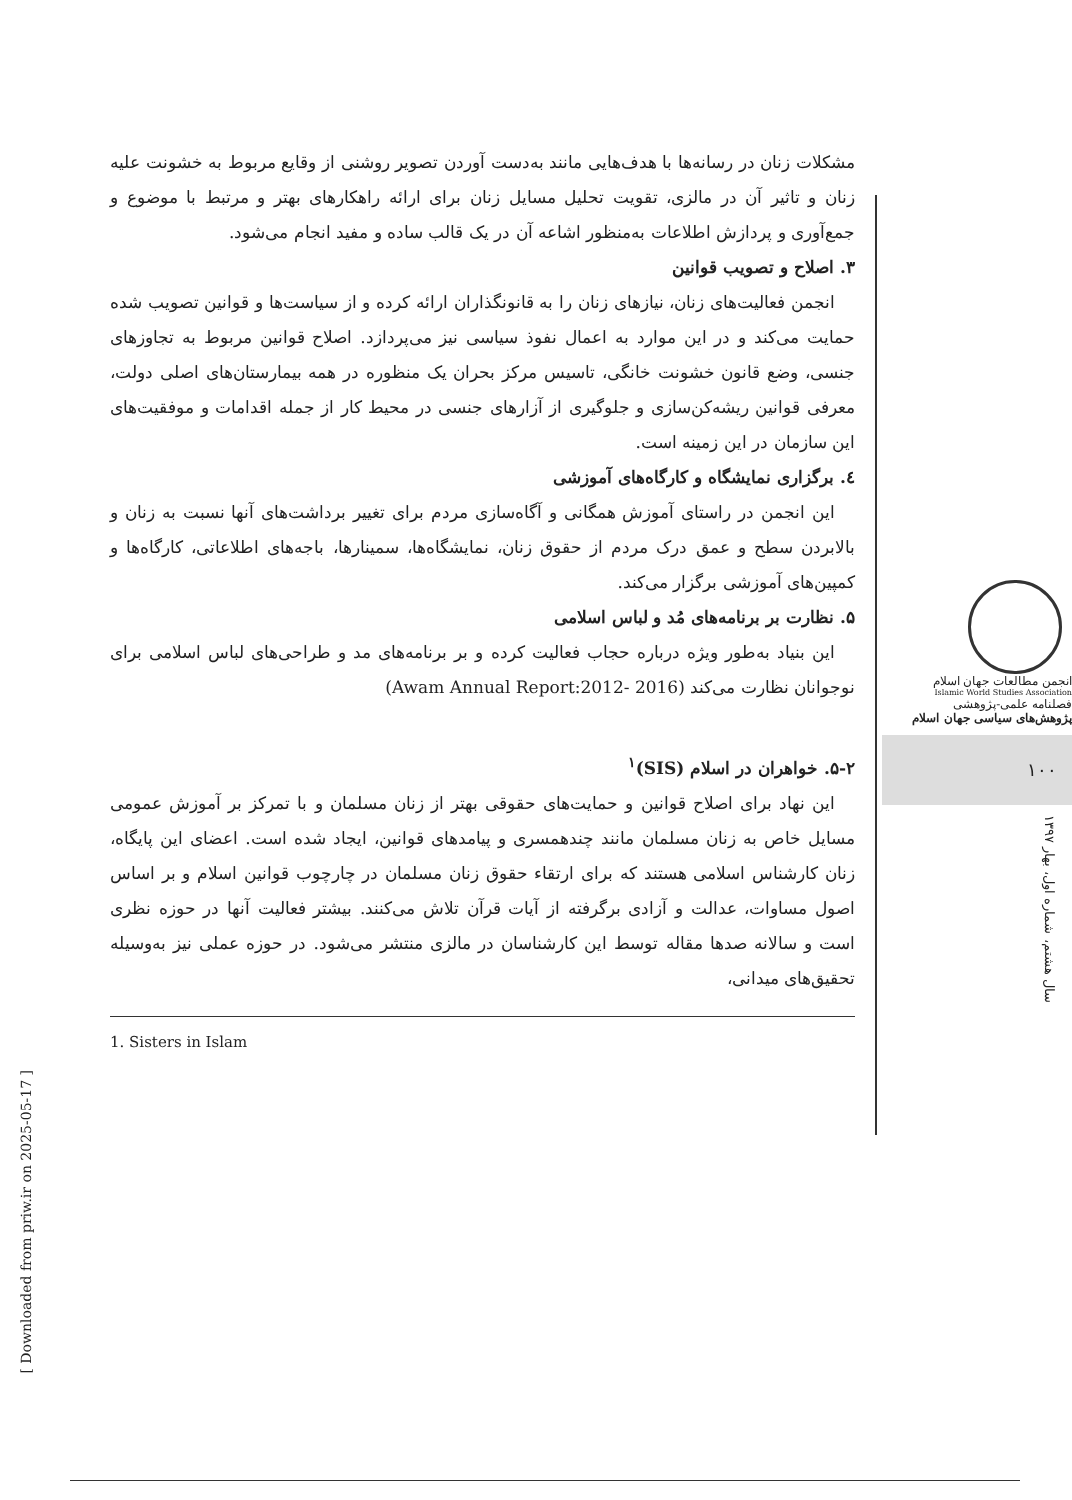مشکلات زنان در رسانه‌ها با هدف‌هایی مانند به‌دست آوردن تصویر روشنی از وقایع مربوط به خشونت علیه زنان و تاثیر آن در مالزی، تقویت تحلیل مسایل زنان برای ارائه راهکارهای بهتر و مرتبط با موضوع و جمع‌آوری و پردازش اطلاعات به‌منظور اشاعه آن در یک قالب ساده و مفید انجام می‌شود.
۳. اصلاح و تصویب قوانین
انجمن فعالیت‌های زنان، نیازهای زنان را به قانونگذاران ارائه کرده و از سیاست‌ها و قوانین تصویب شده حمایت می‌کند و در این موارد به اعمال نفوذ سیاسی نیز می‌پردازد. اصلاح قوانین مربوط به تجاوزهای جنسی، وضع قانون خشونت خانگی، تاسیس مرکز بحران یک منظوره در همه بیمارستان‌های اصلی دولت، معرفی قوانین ریشه‌کن‌سازی و جلوگیری از آزارهای جنسی در محیط کار از جمله اقدامات و موفقیت‌های این سازمان در این زمینه است.
٤. برگزاری نمایشگاه و کارگاه‌های آموزشی
این انجمن در راستای آموزش همگانی و آگاه‌سازی مردم برای تغییر برداشت‌های آنها نسبت به زنان و بالابردن سطح و عمق درک مردم از حقوق زنان، نمایشگاه‌ها، سمینارها، باجه‌های اطلاعاتی، کارگاه‌ها و کمپین‌های آموزشی برگزار می‌کند.
۵. نظارت بر برنامه‌های مُد و لباس اسلامی
این بنیاد به‌طور ویژه درباره حجاب فعالیت کرده و بر برنامه‌های مد و طراحی‌های لباس اسلامی برای نوجوانان نظارت می‌کند (Awam Annual Report:2012- 2016)
۵-۲. خواهران در اسلام (SIS)<sup>۱</sup>
این نهاد برای اصلاح قوانین و حمایت‌های حقوقی بهتر از زنان مسلمان و با تمرکز بر آموزش عمومی مسایل خاص به زنان مسلمان مانند چندهمسری و پیامدهای قوانین، ایجاد شده است. اعضای این پایگاه، زنان کارشناس اسلامی هستند که برای ارتقاء حقوق زنان مسلمان در چارچوب قوانین اسلام و بر اساس اصول مساوات، عدالت و آزادی برگرفته از آیات قرآن تلاش می‌کنند. بیشتر فعالیت آنها در حوزه نظری است و سالانه صدها مقاله توسط این کارشناسان در مالزی منتشر می‌شود. در حوزه عملی نیز به‌وسیله تحقیق‌های میدانی،
1. Sisters in Islam
انجمن مطالعات جهان اسلام
Islamic World Studies Association
فصلنامه علمی-پژوهشی
پژوهش‌های سیاسی جهان اسلام
۱۰۰
سال هشتم، شماره اول، بهار ۱۳۹۷
[ Downloaded from priw.ir on 2025-05-17 ]